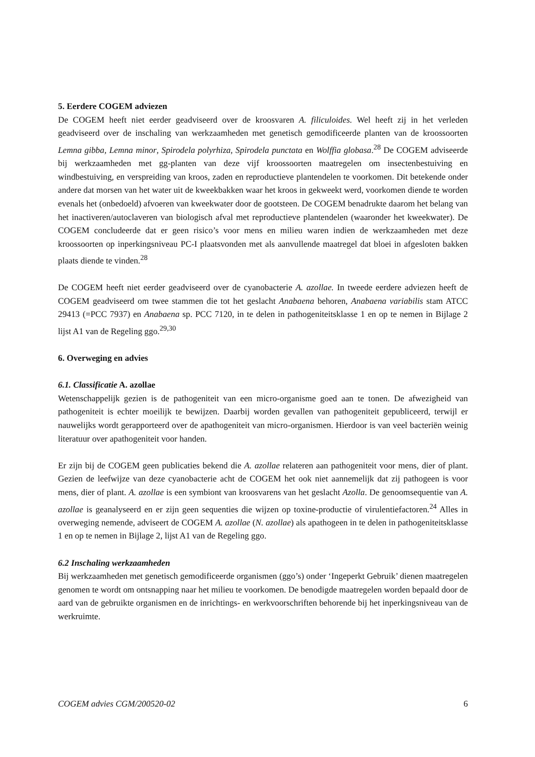5. Eerdere COGEM adviezen
De COGEM heeft niet eerder geadviseerd over de kroosvaren A. filiculoides. Wel heeft zij in het verleden geadviseerd over de inschaling van werkzaamheden met genetisch gemodificeerde planten van de kroossoorten Lemna gibba, Lemna minor, Spirodela polyrhiza, Spirodela punctata en Wolffia globasa.<sup>28</sup> De COGEM adviseerde bij werkzaamheden met gg-planten van deze vijf kroossoorten maatregelen om insectenbestuiving en windbestuiving, en verspreiding van kroos, zaden en reproductieve plantendelen te voorkomen. Dit betekende onder andere dat morsen van het water uit de kweekbakken waar het kroos in gekweekt werd, voorkomen diende te worden evenals het (onbedoeld) afvoeren van kweekwater door de gootsteen. De COGEM benadrukte daarom het belang van het inactiveren/autoclaveren van biologisch afval met reproductieve plantendelen (waaronder het kweekwater). De COGEM concludeerde dat er geen risico’s voor mens en milieu waren indien de werkzaamheden met deze kroossoorten op inperkingsniveau PC-I plaatsvonden met als aanvullende maatregel dat bloei in afgesloten bakken plaats diende te vinden.<sup>28</sup>
De COGEM heeft niet eerder geadviseerd over de cyanobacterie A. azollae. In tweede eerdere adviezen heeft de COGEM geadviseerd om twee stammen die tot het geslacht Anabaena behoren, Anabaena variabilis stam ATCC 29413 (=PCC 7937) en Anabaena sp. PCC 7120, in te delen in pathogeniteitsklasse 1 en op te nemen in Bijlage 2 lijst A1 van de Regeling ggo.<sup>29,30</sup>
6. Overweging en advies
6.1. Classificatie A. azollae
Wetenschappelijk gezien is de pathogeniteit van een micro-organisme goed aan te tonen. De afwezigheid van pathogeniteit is echter moeilijk te bewijzen. Daarbij worden gevallen van pathogeniteit gepubliceerd, terwijl er nauwelijks wordt gerapporteerd over de apathogeniteit van micro-organismen. Hierdoor is van veel bacteriën weinig literatuur over apathogeniteit voor handen.
Er zijn bij de COGEM geen publicaties bekend die A. azollae relateren aan pathogeniteit voor mens, dier of plant. Gezien de leefwijze van deze cyanobacterie acht de COGEM het ook niet aannemelijk dat zij pathogeen is voor mens, dier of plant. A. azollae is een symbiont van kroosvarens van het geslacht Azolla. De genoomsequentie van A. azollae is geanalyseerd en er zijn geen sequenties die wijzen op toxine-productie of virulentiefactoren.<sup>24</sup> Alles in overweging nemende, adviseert de COGEM A. azollae (N. azollae) als apathogeen in te delen in pathogeniteitsklasse 1 en op te nemen in Bijlage 2, lijst A1 van de Regeling ggo.
6.2 Inschaling werkzaamheden
Bij werkzaamheden met genetisch gemodificeerde organismen (ggo’s) onder ‘Ingeperkt Gebruik’ dienen maatregelen genomen te wordt om ontsnapping naar het milieu te voorkomen. De benodigde maatregelen worden bepaald door de aard van de gebruikte organismen en de inrichtings- en werkvoorschriften behorende bij het inperkingsniveau van de werkruimte.
COGEM advies CGM/200520-02 6